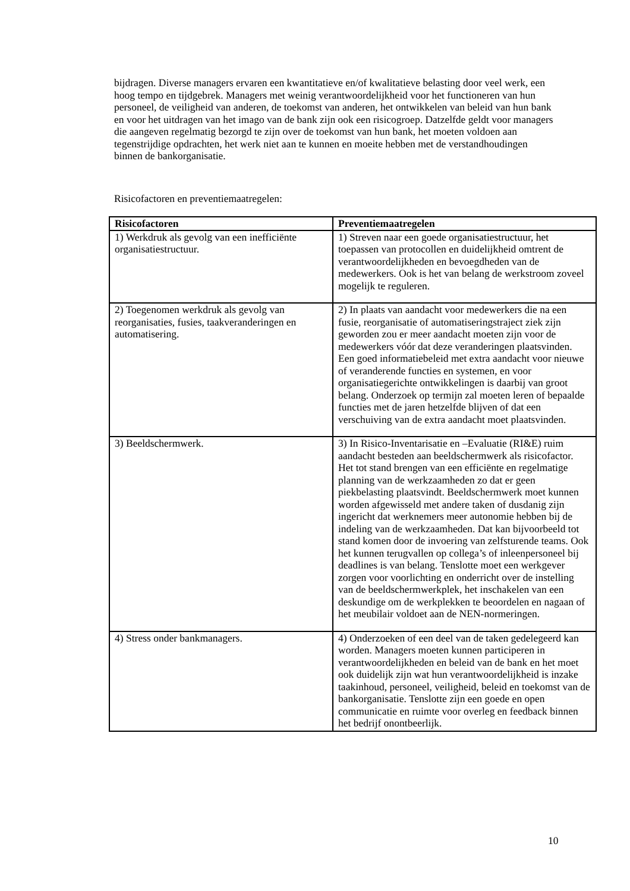bijdragen. Diverse managers ervaren een kwantitatieve en/of kwalitatieve belasting door veel werk, een hoog tempo en tijdgebrek. Managers met weinig verantwoordelijkheid voor het functioneren van hun personeel, de veiligheid van anderen, de toekomst van anderen, het ontwikkelen van beleid van hun bank en voor het uitdragen van het imago van de bank zijn ook een risicogroep. Datzelfde geldt voor managers die aangeven regelmatig bezorgd te zijn over de toekomst van hun bank, het moeten voldoen aan tegenstrijdige opdrachten, het werk niet aan te kunnen en moeite hebben met de verstandhoudingen binnen de bankorganisatie.
Risicofactoren en preventiemaatregelen:
| Risicofactoren | Preventiemaatregelen |
| --- | --- |
| 1) Werkdruk als gevolg van een inefficiënte organisatiestructuur. | 1) Streven naar een goede organisatiestructuur, het toepassen van protocollen en duidelijkheid omtrent de verantwoordelijkheden en bevoegdheden van de medewerkers. Ook is het van belang de werkstroom zoveel mogelijk te reguleren. |
| 2) Toegenomen werkdruk als gevolg van reorganisaties, fusies, taakveranderingen en automatisering. | 2) In plaats van aandacht voor medewerkers die na een fusie, reorganisatie of automatiseringstraject ziek zijn geworden zou er meer aandacht moeten zijn voor de medewerkers vóór dat deze veranderingen plaatsvinden. Een goed informatiebeleid met extra aandacht voor nieuwe of veranderende functies en systemen, en voor organisatiegerichte ontwikkelingen is daarbij van groot belang. Onderzoek op termijn zal moeten leren of bepaalde functies met de jaren hetzelfde blijven of dat een verschuiving van de extra aandacht moet plaatsvinden. |
| 3) Beeldschermwerk. | 3) In Risico-Inventarisatie en –Evaluatie (RI&E) ruim aandacht besteden aan beeldschermwerk als risicofactor. Het tot stand brengen van een efficiënte en regelmatige planning van de werkzaamheden zo dat er geen piekbelasting plaatsvindt. Beeldschermwerk moet kunnen worden afgewisseld met andere taken of dusdanig zijn ingericht dat werknemers meer autonomie hebben bij de indeling van de werkzaamheden. Dat kan bijvoorbeeld tot stand komen door de invoering van zelfsturende teams. Ook het kunnen terugvallen op collega’s of inleenpersoneel bij deadlines is van belang. Tenslotte moet een werkgever zorgen voor voorlichting en onderricht over de instelling van de beeldschermwerkplek, het inschakelen van een deskundige om de werkplekken te beoordelen en nagaan of het meubilair voldoet aan de NEN-normeringen. |
| 4) Stress onder bankmanagers. | 4) Onderzoeken of een deel van de taken gedelegeerd kan worden. Managers moeten kunnen participeren in verantwoordelijkheden en beleid van de bank en het moet ook duidelijk zijn wat hun verantwoordelijkheid is inzake taakinhoud, personeel, veiligheid, beleid en toekomst van de bankorganisatie. Tenslotte zijn een goede en open communicatie en ruimte voor overleg en feedback binnen het bedrijf onontbeerlijk. |
10